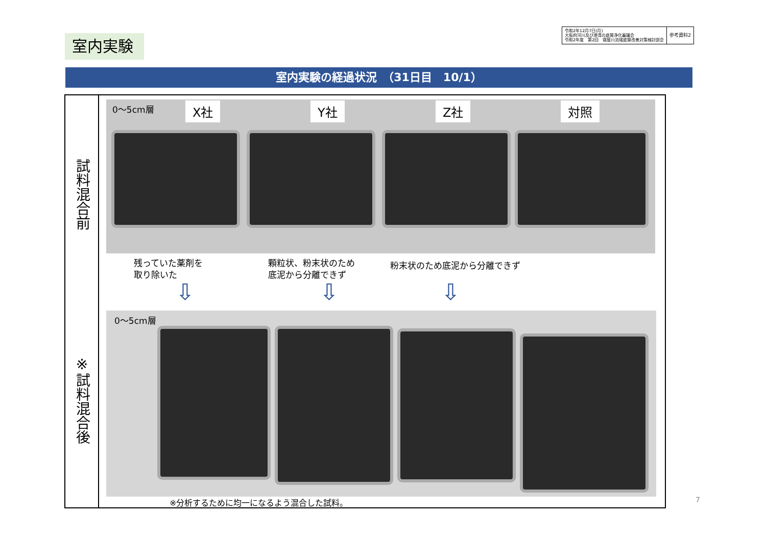令和2年12月7日(月)
大阪府河川及び港湾の底質浄化審議会
令和2年度　第2回　寝屋川流域底質改善対策検討部会
参考資料2
室内実験
室内実験の経過状況　（31日目　10/1）
試料混合前
※試料混合後
0～5cm層 X社 Y社 Z社 対照
残っていた薬剤を
取り除いた
顆粒状、粉末状のため
底泥から分離できず
粉末状のため底泥から分離できず
⇩ ⇩ ⇩
0～5cm層
※分析するために均一になるよう混合した試料。
7